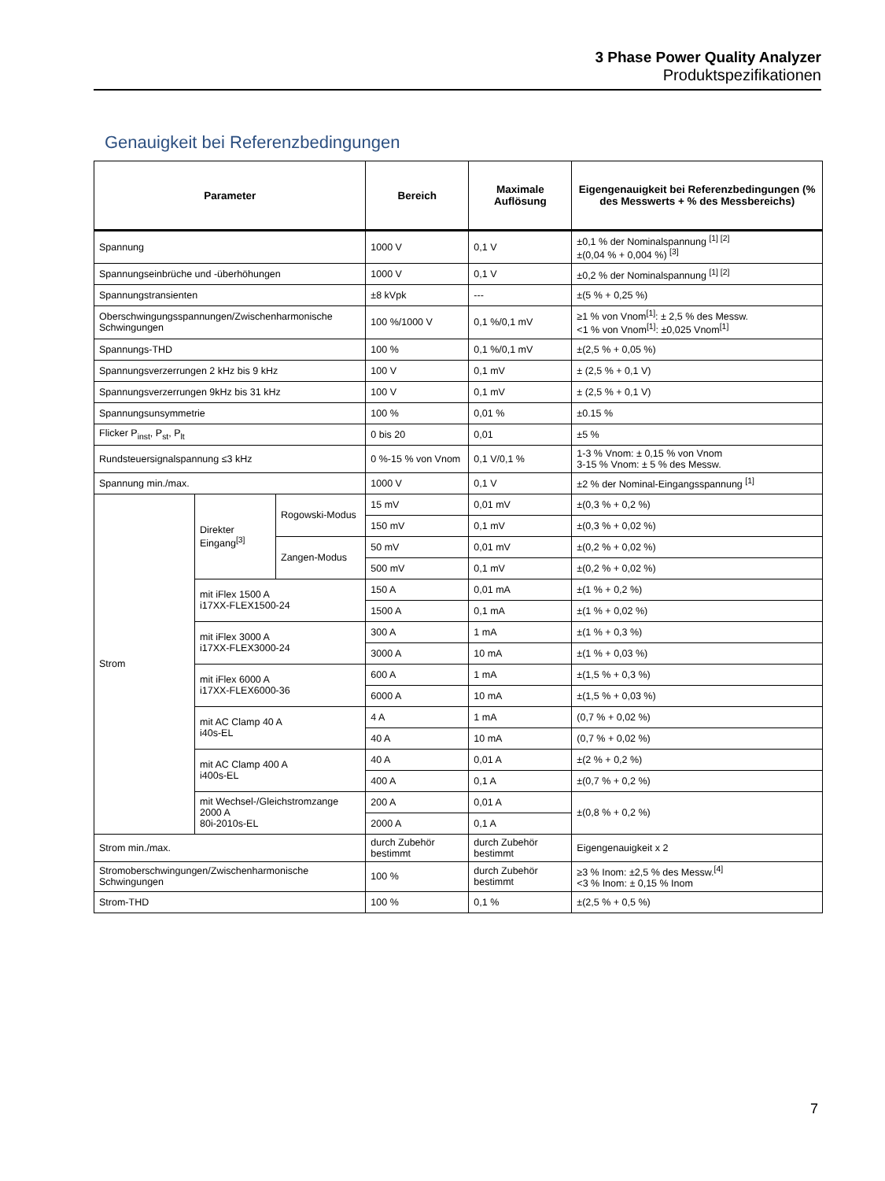3 Phase Power Quality Analyzer
Produktspezifikationen
Genauigkeit bei Referenzbedingungen
| Parameter | | | Bereich | Maximale Auflösung | Eigengenauigkeit bei Referenzbedingungen (% des Messwerts + % des Messbereichs) |
| --- | --- | --- | --- | --- | --- |
| Spannung | | | 1000 V | 0,1 V | ±0,1 % der Nominalspannung <sup>[1] [2]</sup> ±(0,04 % + 0,004 %) <sup>[3]</sup> |
| Spannungseinbrüche und -überhöhungen | | | 1000 V | 0,1 V | ±0,2 % der Nominalspannung <sup>[1] [2]</sup> |
| Spannungstransienten | | | ±8 kVpk | --- | ±(5 % + 0,25 %) |
| Oberschwingungsspannungen/Zwischenharmonische Schwingungen | | | 100 %/1000 V | 0,1 %/0,1 mV | ≥1 % von Vnom<sup>[1]</sup>: ± 2,5 % des Messw. <1 % von Vnom<sup>[1]</sup>: ±0,025 Vnom<sup>[1]</sup> |
| Spannungs-THD | | | 100 % | 0,1 %/0,1 mV | ±(2,5 % + 0,05 %) |
| Spannungsverzerrungen 2 kHz bis 9 kHz | | | 100 V | 0,1 mV | ± (2,5 % + 0,1 V) |
| Spannungsverzerrungen 9kHz bis 31 kHz | | | 100 V | 0,1 mV | ± (2,5 % + 0,1 V) |
| Spannungsunsymmetrie | | | 100 % | 0,01 % | ±0.15 % |
| Flicker P<sub>inst</sub>, P<sub>st</sub>, P<sub>lt</sub> | | | 0 bis 20 | 0,01 | ±5 % |
| Rundsteuersignalspannung ≤3 kHz | | | 0 %-15 % von Vnom | 0,1 V/0,1 % | 1-3 % Vnom: ± 0,15 % von Vnom 3-15 % Vnom: ± 5 % des Messw. |
| Spannung min./max. | | | 1000 V | 0,1 V | ±2 % der Nominal-Eingangsspannung <sup>[1]</sup> |
| Strom | Direkter Eingang<sup>[3]</sup> | Rogowski-Modus | 15 mV | 0,01 mV | ±(0,3 % + 0,2 %) |
| | | | 150 mV | 0,1 mV | ±(0,3 % + 0,02 %) |
| | | Zangen-Modus | 50 mV | 0,01 mV | ±(0,2 % + 0,02 %) |
| | | | 500 mV | 0,1 mV | ±(0,2 % + 0,02 %) |
| | mit iFlex 1500 A i17XX-FLEX1500-24 | | 150 A | 0,01 mA | ±(1 % + 0,2 %) |
| | | | 1500 A | 0,1 mA | ±(1 % + 0,02 %) |
| | mit iFlex 3000 A i17XX-FLEX3000-24 | | 300 A | 1 mA | ±(1 % + 0,3 %) |
| | | | 3000 A | 10 mA | ±(1 % + 0,03 %) |
| | mit iFlex 6000 A i17XX-FLEX6000-36 | | 600 A | 1 mA | ±(1,5 % + 0,3 %) |
| | | | 6000 A | 10 mA | ±(1,5 % + 0,03 %) |
| | mit AC Clamp 40 A i40s-EL | | 4 A | 1 mA | (0,7 % + 0,02 %) |
| | | | 40 A | 10 mA | (0,7 % + 0,02 %) |
| | mit AC Clamp 400 A i400s-EL | | 40 A | 0,01 A | ±(2 % + 0,2 %) |
| | | | 400 A | 0,1 A | ±(0,7 % + 0,2 %) |
| | mit Wechsel-/Gleichstromzange 2000 A 80i-2010s-EL | | 200 A | 0,01 A | ±(0,8 % + 0,2 %) |
| | | | 2000 A | 0,1 A | |
| Strom min./max. | | | durch Zubehör bestimmt | durch Zubehör bestimmt | Eigengenauigkeit x 2 |
| Stromoberschwingungen/Zwischenharmonische Schwingungen | | | 100 % | durch Zubehör bestimmt | ≥3 % Inom: ±2,5 % des Messw.<sup>[4]</sup> <3 % Inom: ± 0,15 % Inom |
| Strom-THD | | | 100 % | 0,1 % | ±(2,5 % + 0,5 %) |
7